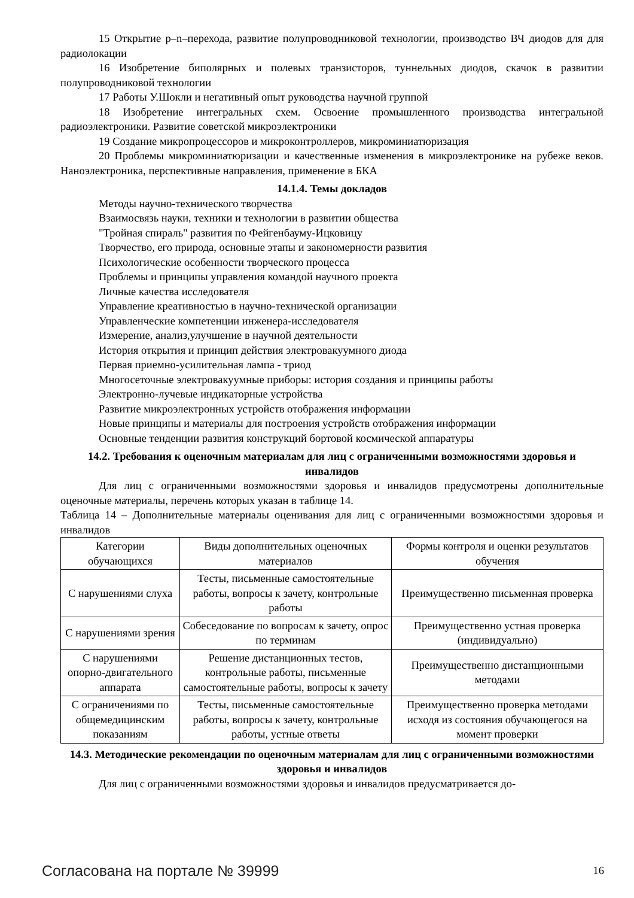15 Открытие p–n–перехода, развитие полупроводниковой технологии, производство ВЧ диодов для для радиолокации
16 Изобретение биполярных и полевых транзисторов, туннельных диодов, скачок в развитии полупроводниковой технологии
17 Работы У.Шокли и негативный опыт руководства научной группой
18 Изобретение интегральных схем. Освоение промышленного производства интегральной радиоэлектроники. Развитие советской микроэлектроники
19 Создание микропроцессоров и микроконтроллеров, микроминиатюризация
20 Проблемы микроминиатюризации и качественные изменения в микроэлектронике на рубеже веков. Наноэлектроника, перспективные направления, применение в БКА
14.1.4. Темы докладов
Методы научно-технического творчества
Взаимосвязь науки, техники и технологии в развитии общества
"Тройная спираль" развития по Фейгенбауму-Ицковицу
Творчество, его природа, основные этапы и закономерности развития
Психологические особенности творческого процесса
Проблемы и принципы управления командой научного проекта
Личные качества исследователя
Управление креативностью в научно-технической организации
Управленческие компетенции инженера-исследователя
Измерение, анализ,улучшение в научной деятельности
История открытия и принцип действия электровакуумного диода
Первая приемно-усилительная лампа - триод
Многосеточные электровакуумные приборы: история создания и принципы работы
Электронно-лучевые индикаторные устройства
Развитие микроэлектронных устройств отображения информации
Новые принципы и материалы для построения устройств отображения информации
Основные тенденции развития конструкций бортовой космической аппаратуры
14.2. Требования к оценочным материалам для лиц с ограниченными возможностями здоровья и инвалидов
Для лиц с ограниченными возможностями здоровья и инвалидов предусмотрены дополнительные оценочные материалы, перечень которых указан в таблице 14.
Таблица 14 – Дополнительные материалы оценивания для лиц с ограниченными возможностями здоровья и инвалидов
| Категории обучающихся | Виды дополнительных оценочных материалов | Формы контроля и оценки результатов обучения |
| --- | --- | --- |
| С нарушениями слуха | Тесты, письменные самостоятельные работы, вопросы к зачету, контрольные работы | Преимущественно письменная проверка |
| С нарушениями зрения | Собеседование по вопросам к зачету, опрос по терминам | Преимущественно устная проверка (индивидуально) |
| С нарушениями опорно-двигательного аппарата | Решение дистанционных тестов, контрольные работы, письменные самостоятельные работы, вопросы к зачету | Преимущественно дистанционными методами |
| С ограничениями по общемедицинским показаниям | Тесты, письменные самостоятельные работы, вопросы к зачету, контрольные работы, устные ответы | Преимущественно проверка методами исходя из состояния обучающегося на момент проверки |
14.3. Методические рекомендации по оценочным материалам для лиц с ограниченными возможностями здоровья и инвалидов
Для лиц с ограниченными возможностями здоровья и инвалидов предусматривается до-
Согласована на портале № 39999 16